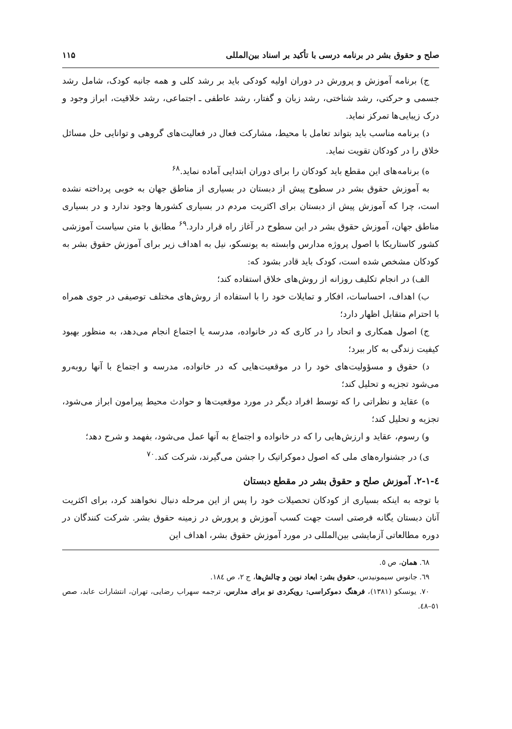صلح و حقوق بشر در برنامه درسی با تأکید بر اسناد بین‌المللی ۱۱۵
ج) برنامه آموزش و پرورش در دوران اولیه کودکی باید بر رشد کلی و همه جانبه کودک، شامل رشد جسمی و حرکتی، رشد شناختی، رشد زبان و گفتار، رشد عاطفی ـ اجتماعی، رشد خلاقیت، ابراز وجود و درک زیبایی‌ها تمرکز نماید.
د) برنامه مناسب باید بتواند تعامل با محیط، مشارکت فعال در فعالیت‌های گروهی و توانایی حل مسائل خلاق را در کودکان تقویت نماید.
ه) برنامه‌های این مقطع باید کودکان را برای دوران ابتدایی آماده نماید.<sup>۶۸</sup>
به آموزش حقوق بشر در سطوح پیش از دبستان در بسیاری از مناطق جهان به خوبی پرداخته نشده است، چرا که آموزش پیش از دبستان برای اکثریت مردم در بسیاری کشورها وجود ندارد و در بسیاری مناطق جهان، آموزش حقوق بشر در این سطوح در آغاز راه قرار دارد.<sup>۶۹</sup> مطابق با متن سیاست آموزشی کشور کاستاریکا با اصول پروژه مدارس وابسته به یونسکو، نیل به اهداف زیر برای آموزش حقوق بشر به کودکان مشخص شده است، کودک باید قادر بشود که:
الف) در انجام تکلیف روزانه از روش‌های خلاق استفاده کند؛
ب) اهداف، احساسات، افکار و تمایلات خود را با استفاده از روش‌های مختلف توصیفی در جوی همراه با احترام متقابل اظهار دارد؛
ج) اصول همکاری و اتحاد را در کاری که در خانواده، مدرسه یا اجتماع انجام می‌دهد، به منظور بهبود کیفیت زندگی به کار ببرد؛
د) حقوق و مسؤولیت‌های خود را در موقعیت‌هایی که در خانواده، مدرسه و اجتماع با آنها روبه‌رو می‌شود تجزیه و تحلیل کند؛
ه) عقاید و نظراتی را که توسط افراد دیگر در مورد موقعیت‌ها و حوادث محیط پیرامون ابراز می‌شود، تجزیه و تحلیل کند؛
و) رسوم، عقاید و ارزش‌هایی را که در خانواده و اجتماع به آنها عمل می‌شود، بفهمد و شرح دهد؛
ی) در جشنواره‌های ملی که اصول دموکراتیک را جشن می‌گیرند، شرکت کند.<sup>۷۰</sup>
٤-١-٢. آموزش صلح و حقوق بشر در مقطع دبستان
با توجه به اینکه بسیاری از کودکان تحصیلات خود را پس از این مرحله دنبال نخواهند کرد، برای اکثریت آنان دبستان یگانه فرصتی است جهت کسب آموزش و پرورش در زمینه حقوق بشر. شرکت کنندگان در دوره مطالعاتی آزمایشی بین‌المللی در مورد آموزش حقوق بشر، اهداف این
٦٨. همان، ص ٥.
٦٩. جانوس سیمونیدس، حقوق بشر: ابعاد نوین و چالش‌ها، ج ٢، ص ١٨٤.
٧٠. یونسکو (١٣٨١)، فرهنگ دموکراسی: رویکردی نو برای مدارس، ترجمه سهراب رضایی، تهران، انتشارات عابد، صص ٥١–٤٨.